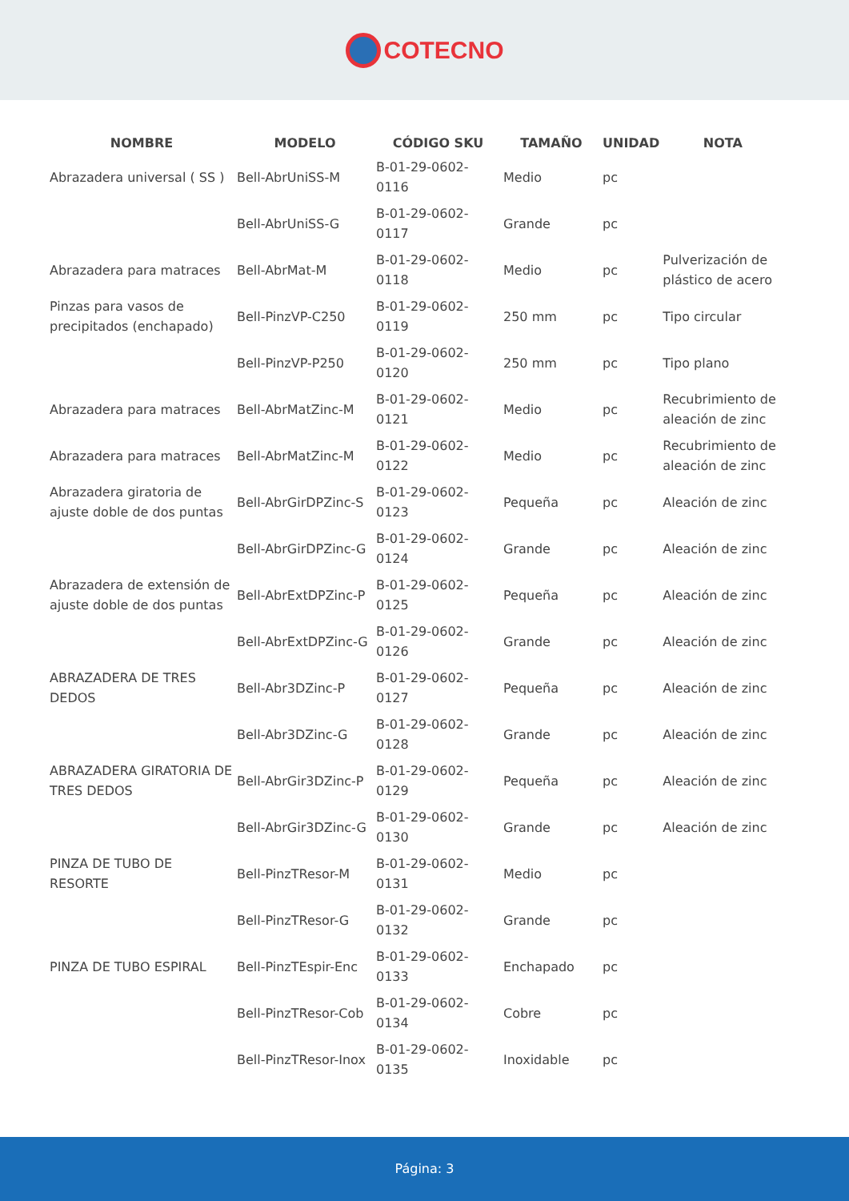COTECNO
| NOMBRE | MODELO | CÓDIGO SKU | TAMAÑO | UNIDAD | NOTA |
| --- | --- | --- | --- | --- | --- |
| Abrazadera universal ( SS ) | Bell-AbrUniSS-M | B-01-29-0602-0116 | Medio | pc | |
| | Bell-AbrUniSS-G | B-01-29-0602-0117 | Grande | pc | |
| Abrazadera para matraces | Bell-AbrMat-M | B-01-29-0602-0118 | Medio | pc | Pulverización de plástico de acero |
| Pinzas para vasos de precipitados (enchapado) | Bell-PinzVP-C250 | B-01-29-0602-0119 | 250 mm | pc | Tipo circular |
| | Bell-PinzVP-P250 | B-01-29-0602-0120 | 250 mm | pc | Tipo plano |
| Abrazadera para matraces | Bell-AbrMatZinc-M | B-01-29-0602-0121 | Medio | pc | Recubrimiento de aleación de zinc |
| Abrazadera para matraces | Bell-AbrMatZinc-M | B-01-29-0602-0122 | Medio | pc | Recubrimiento de aleación de zinc |
| Abrazadera giratoria de ajuste doble de dos puntas | Bell-AbrGirDPZinc-S | B-01-29-0602-0123 | Pequeña | pc | Aleación de zinc |
| | Bell-AbrGirDPZinc-G | B-01-29-0602-0124 | Grande | pc | Aleación de zinc |
| Abrazadera de extensión de ajuste doble de dos puntas | Bell-AbrExtDPZinc-P | B-01-29-0602-0125 | Pequeña | pc | Aleación de zinc |
| | Bell-AbrExtDPZinc-G | B-01-29-0602-0126 | Grande | pc | Aleación de zinc |
| ABRAZADERA DE TRES DEDOS | Bell-Abr3DZinc-P | B-01-29-0602-0127 | Pequeña | pc | Aleación de zinc |
| | Bell-Abr3DZinc-G | B-01-29-0602-0128 | Grande | pc | Aleación de zinc |
| ABRAZADERA GIRATORIA DE TRES DEDOS | Bell-AbrGir3DZinc-P | B-01-29-0602-0129 | Pequeña | pc | Aleación de zinc |
| | Bell-AbrGir3DZinc-G | B-01-29-0602-0130 | Grande | pc | Aleación de zinc |
| PINZA DE TUBO DE RESORTE | Bell-PinzTResor-M | B-01-29-0602-0131 | Medio | pc | |
| | Bell-PinzTResor-G | B-01-29-0602-0132 | Grande | pc | |
| PINZA DE TUBO ESPIRAL | Bell-PinzTEspir-Enc | B-01-29-0602-0133 | Enchapado | pc | |
| | Bell-PinzTResor-Cob | B-01-29-0602-0134 | Cobre | pc | |
| | Bell-PinzTResor-Inox | B-01-29-0602-0135 | Inoxidable | pc | |
Página: 3